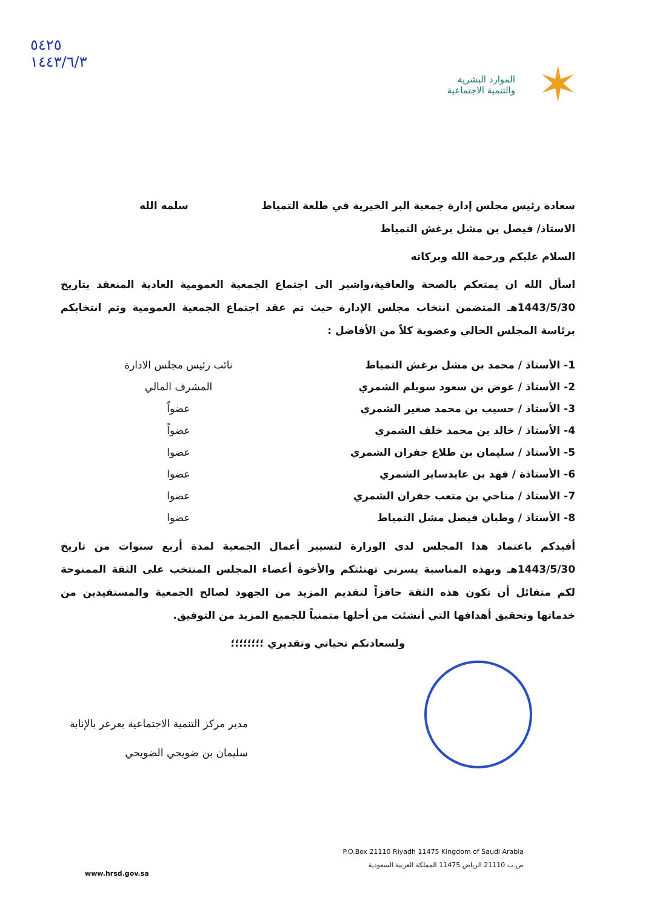✶
الموارد البشرية
والتنمية الاجتماعية
٥٤٢٥
١٤٤٣/٦/٣
سعادة رئيس مجلس إدارة جمعية البر الخيرية في طلعة التمياط سلمه الله
الاستاذ/ فيصل بن مشل برغش التمياط
السلام عليكم ورحمة الله وبركاته
اسأل الله ان يمتعكم بالصحة والعافية،واشير الى اجتماع الجمعية العمومية العادية المنعقد بتاريخ 1443/5/30هـ المتضمن انتخاب مجلس الإدارة حيث تم عقد اجتماع الجمعية العمومية وتم انتخابكم برئاسة المجلس الحالي وعضوية كلاً من الأفاضل :
1- الأستاذ / محمد بن مشل برغش التمياط
2- الأستاذ / عوض بن سعود سويلم الشمري
3- الأستاذ / حسيب بن محمد صغير الشمري
4- الأستاذ / خالد بن محمد خلف الشمري
5- الأستاذ / سليمان بن طلاع جفران الشمري
6- الأستاذة / فهد بن عايدساير الشمري
7- الأستاذ / مناحي بن متعب جفران الشمري
8- الأستاذ / وطبان فيصل مشل التمياط
نائب رئيس مجلس الادارة
المشرف المالي
عضواً
عضواً
عضوا
عضوا
عضوا
عضوا
أفيدكم باعتماد هذا المجلس لدى الوزارة لتسيير أعمال الجمعية لمدة أربع سنوات من تاريخ 1443/5/30هـ وبهذه المناسبة يسرني تهنئتكم والأخوة أعضاء المجلس المنتخب على الثقة الممنوحة لكم متفائل أن تكون هذه الثقة حافزاً لتقديم المزيد من الجهود لصالح الجمعية والمستفيدين من خدماتها وتحقيق أهدافها التي أنشئت من أجلها متمنياً للجميع المزيد من التوفيق.
ولسعادتكم تحياتي وتقديري ؛؛؛؛؛؛؛؛
مدير مركز التنمية الاجتماعية بعرعر بالإنابة
سليمان بن ضويحي الضويحي
P.O.Box 21110 Riyadh 11475 Kingdom of Saudi Arabia
ص.ب 21110 الرياض 11475 المملكة العربية السعودية
www.hrsd.gov.sa